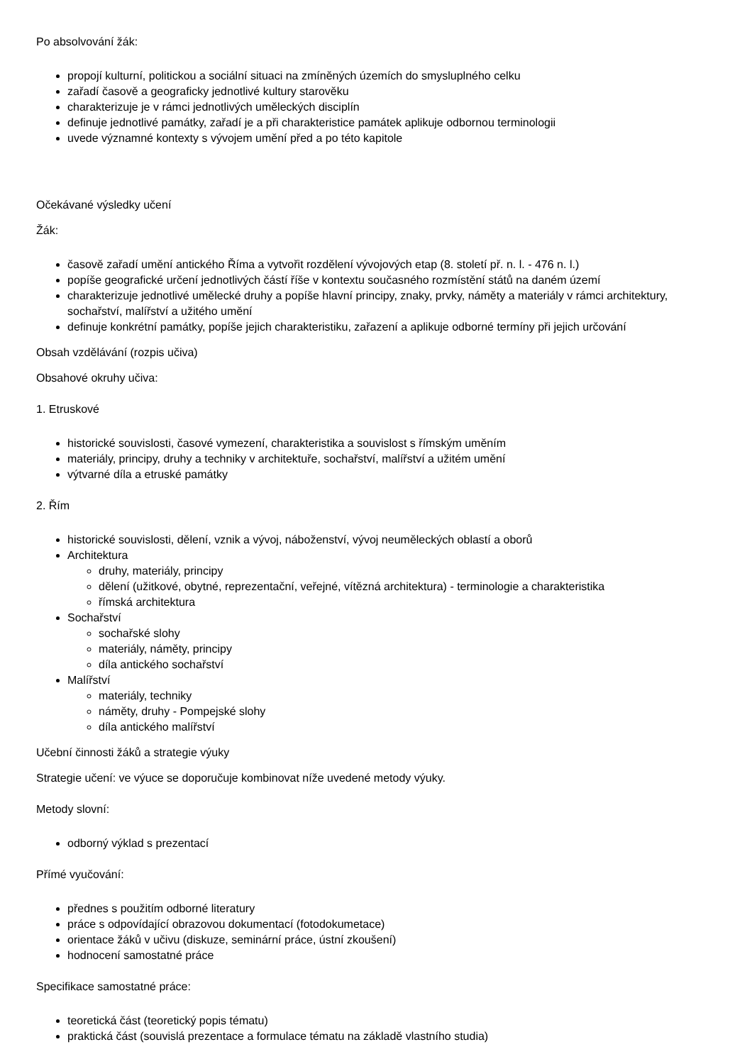Po absolvování žák:
propojí kulturní, politickou a sociální situaci na zmíněných územích do smysluplného celku
zařadí časově a geograficky jednotlivé kultury starověku
charakterizuje je v rámci jednotlivých uměleckých disciplín
definuje jednotlivé památky, zařadí je a při charakteristice památek aplikuje odbornou terminologii
uvede významné kontexty s vývojem umění před a po této kapitole
Očekávané výsledky učení
Žák:
časově zařadí umění antického Říma a vytvořit rozdělení vývojových etap (8. století př. n. l. - 476 n. l.)
popíše geografické určení jednotlivých částí říše v kontextu současného rozmístění států na daném území
charakterizuje jednotlivé umělecké druhy a popíše hlavní principy, znaky, prvky, náměty a materiály v rámci architektury, sochařství, malířství a užitého umění
definuje konkrétní památky, popíše jejich charakteristiku, zařazení a aplikuje odborné termíny při jejich určování
Obsah vzdělávání (rozpis učiva)
Obsahové okruhy učiva:
1. Etruskové
historické souvislosti, časové vymezení, charakteristika a souvislost s římským uměním
materiály, principy, druhy a techniky v architektuře, sochařství, malířství a užitém umění
výtvarné díla a etruské památky
2. Řím
historické souvislosti, dělení, vznik a vývoj, náboženství, vývoj neuměleckých oblastí a oborů
Architektura
druhy, materiály, principy
dělení (užitkové, obytné, reprezentační, veřejné, vítězná architektura) - terminologie a charakteristika
římská architektura
Sochařství
sochařské slohy
materiály, náměty, principy
díla antického sochařství
Malířství
materiály, techniky
náměty, druhy - Pompejské slohy
díla antického malířství
Učební činnosti žáků a strategie výuky
Strategie učení: ve výuce se doporučuje kombinovat níže uvedené metody výuky.
Metody slovní:
odborný výklad s prezentací
Přímé vyučování:
přednes s použitím odborné literatury
práce s odpovídající obrazovou dokumentací (fotodokumetace)
orientace žáků v učivu (diskuze, seminární práce, ústní zkoušení)
hodnocení samostatné práce
Specifikace samostatné práce:
teoretická část (teoretický popis tématu)
praktická část (souvislá prezentace a formulace tématu na základě vlastního studia)